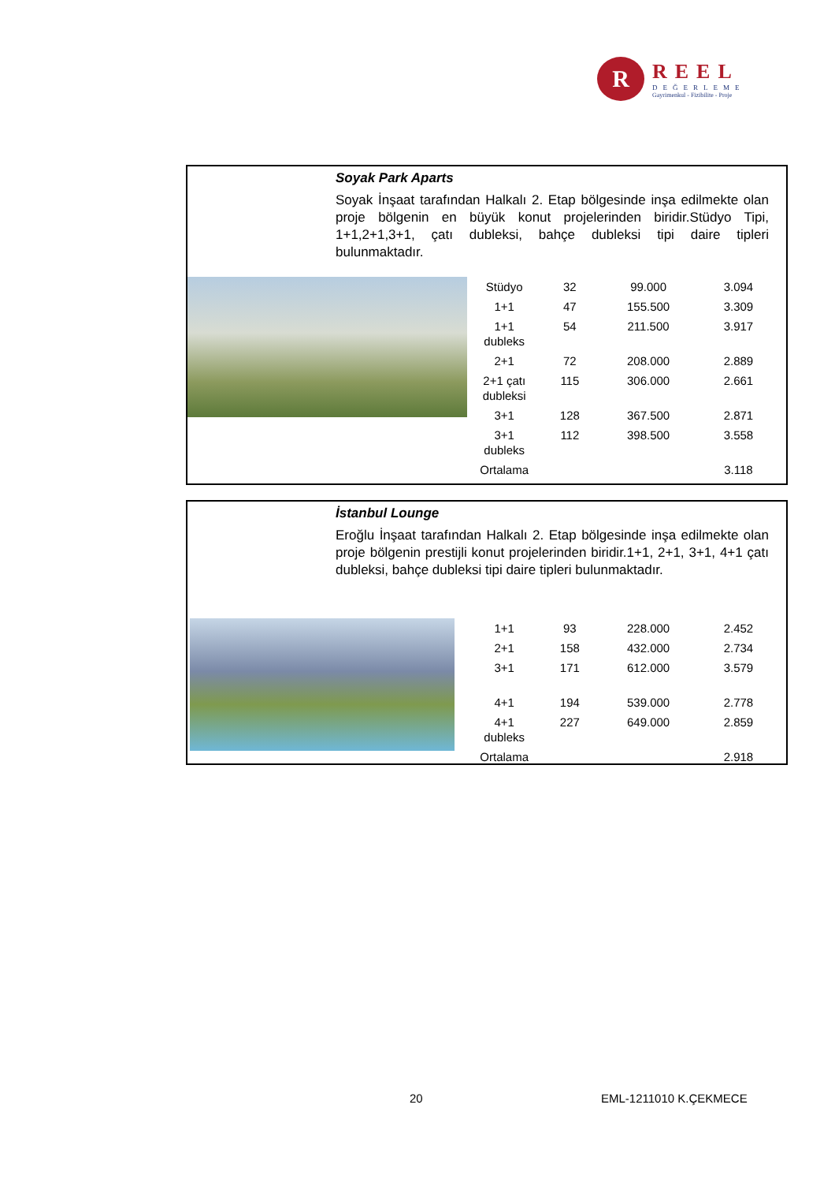R
REEL
DEĞERLEME
Gayrimenkul - Fizibilite - Proje
Soyak Park Aparts
Soyak İnşaat tarafından Halkalı 2. Etap bölgesinde inşa edilmekte olan proje bölgenin en büyük konut projelerinden biridir.Stüdyo Tipi, 1+1,2+1,3+1, çatı dubleksi, bahçe dubleksi tipi daire tipleri bulunmaktadır.
| Stüdyo | 32 | 99.000 | 3.094 |
| 1+1 | 47 | 155.500 | 3.309 |
| 1+1 dubleks | 54 | 211.500 | 3.917 |
| 2+1 | 72 | 208.000 | 2.889 |
| 2+1 çatı dubleksi | 115 | 306.000 | 2.661 |
| 3+1 | 128 | 367.500 | 2.871 |
| 3+1 dubleks | 112 | 398.500 | 3.558 |
| Ortalama | | | 3.118 |
İstanbul Lounge
Eroğlu İnşaat tarafından Halkalı 2. Etap bölgesinde inşa edilmekte olan proje bölgenin prestijli konut projelerinden biridir.1+1, 2+1, 3+1, 4+1 çatı dubleksi, bahçe dubleksi tipi daire tipleri bulunmaktadır.
| 1+1 | 93 | 228.000 | 2.452 |
| 2+1 | 158 | 432.000 | 2.734 |
| 3+1 | 171 | 612.000 | 3.579 |
| 4+1 | 194 | 539.000 | 2.778 |
| 4+1 dubleks | 227 | 649.000 | 2.859 |
| Ortalama | | | 2.918 |
20 EML-1211010 K.ÇEKMECE